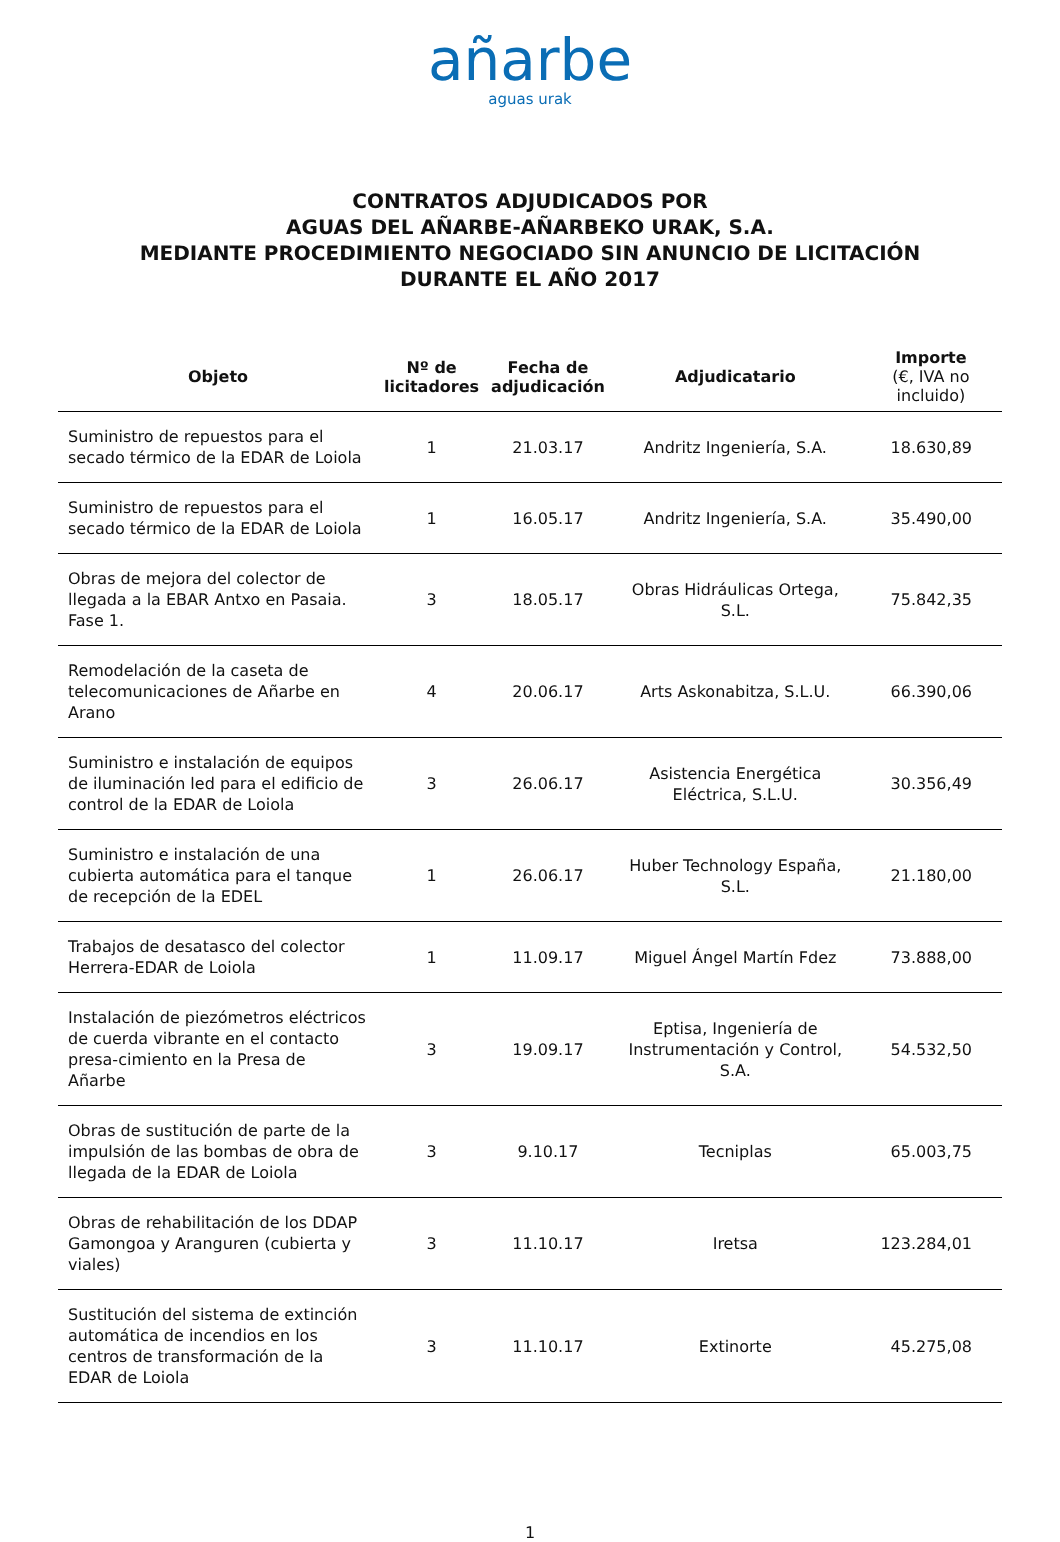añarbe
aguas urak
CONTRATOS ADJUDICADOS POR
AGUAS DEL AÑARBE-AÑARBEKO URAK, S.A.
MEDIANTE PROCEDIMIENTO NEGOCIADO SIN ANUNCIO DE LICITACIÓN
DURANTE EL AÑO 2017
| Objeto | Nº de licitadores | Fecha de adjudicación | Adjudicatario | Importe (€, IVA no incluido) |
| --- | --- | --- | --- | --- |
| Suministro de repuestos para el secado térmico de la EDAR de Loiola | 1 | 21.03.17 | Andritz Ingeniería, S.A. | 18.630,89 |
| Suministro de repuestos para el secado térmico de la EDAR de Loiola | 1 | 16.05.17 | Andritz Ingeniería, S.A. | 35.490,00 |
| Obras de mejora del colector de llegada a la EBAR Antxo en Pasaia. Fase 1. | 3 | 18.05.17 | Obras Hidráulicas Ortega, S.L. | 75.842,35 |
| Remodelación de la caseta de telecomunicaciones de Añarbe en Arano | 4 | 20.06.17 | Arts Askonabitza, S.L.U. | 66.390,06 |
| Suministro e instalación de equipos de iluminación led para el edificio de control de la EDAR de Loiola | 3 | 26.06.17 | Asistencia Energética Eléctrica, S.L.U. | 30.356,49 |
| Suministro e instalación de una cubierta automática para el tanque de recepción de la EDEL | 1 | 26.06.17 | Huber Technology España, S.L. | 21.180,00 |
| Trabajos de desatasco del colector Herrera-EDAR de Loiola | 1 | 11.09.17 | Miguel Ángel Martín Fdez | 73.888,00 |
| Instalación de piezómetros eléctricos de cuerda vibrante en el contacto presa-cimiento en la Presa de Añarbe | 3 | 19.09.17 | Eptisa, Ingeniería de Instrumentación y Control, S.A. | 54.532,50 |
| Obras de sustitución de parte de la impulsión de las bombas de obra de llegada de la EDAR de Loiola | 3 | 9.10.17 | Tecniplas | 65.003,75 |
| Obras de rehabilitación de los DDAP Gamongoa y Aranguren (cubierta y viales) | 3 | 11.10.17 | Iretsa | 123.284,01 |
| Sustitución del sistema de extinción automática de incendios en los centros de transformación de la EDAR de Loiola | 3 | 11.10.17 | Extinorte | 45.275,08 |
1